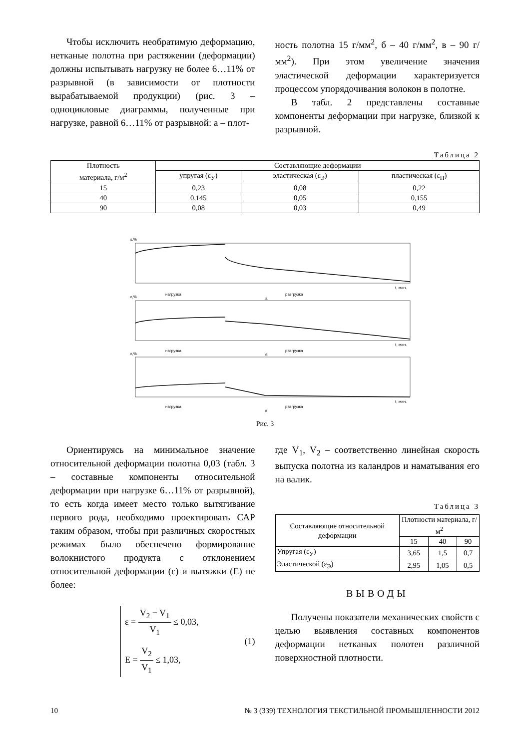Чтобы исключить необратимую деформацию, нетканые полотна при растяжении (деформации) должны испытывать нагрузку не более 6…11% от разрывной (в зависимости от плотности вырабатываемой продукции) (рис. 3 – одноцикловые диаграммы, полученные при нагрузке, равной 6…11% от разрывной: а – плот-
ность полотна 15 г/мм<sup>2</sup>, б – 40 г/мм<sup>2</sup>, в – 90 г/мм<sup>2</sup>). При этом увеличение значения эластической деформации характеризуется процессом упорядочивания волокон в полотне.
В табл. 2 представлены составные компоненты деформации при нагрузке, близкой к разрывной.
Таблица 2
| Плотность материала, г/м<sup>2</sup> | Составляющие деформации | | |
| --- | --- | --- | --- |
| | упругая (ε<sub>У</sub>) | эластическая (ε<sub>Э</sub>) | пластическая (ε<sub>П</sub>) |
| 15 | 0,23 | 0,08 | 0,22 |
| 40 | 0,145 | 0,05 | 0,155 |
| 90 | 0,08 | 0,03 | 0,49 |
ε,%
t, мин.
нагрузка
разгрузка
а
ε,%
t, мин.
нагрузка
разгрузка
б
ε,%
t, мин.
нагрузка
разгрузка
в
Рис. 3
Ориентируясь на минимальное значение относительной деформации полотна 0,03 (табл. 3 – составные компоненты относительной деформации при нагрузке 6…11% от разрывной), то есть когда имеет место только вытягивание первого рода, необходимо проектировать САР таким образом, чтобы при различных скоростных режимах было обеспечено формирование волокнистого продукта с отклонением относительной деформации (ε) и вытяжки (Е) не более:
ε = V<sub>2</sub> − V<sub>1</sub> V<sub>1</sub> ≤ 0,03,
E = V<sub>2</sub> V<sub>1</sub> ≤ 1,03,
(1)
где V<sub>1</sub>, V<sub>2</sub> – соответственно линейная скорость выпуска полотна из каландров и наматывания его на валик.
Таблица 3
| Составляющие относительной деформации | Плотности материала, г/м<sup>2</sup> | | |
| --- | --- | --- | --- |
| | 15 | 40 | 90 |
| Упругая (ε<sub>У</sub>) | 3,65 | 1,5 | 0,7 |
| Эластической (ε<sub>Э</sub>) | 2,95 | 1,05 | 0,5 |
ВЫВОДЫ
Получены показатели механических свойств с целью выявления составных компонентов деформации нетканых полотен различной поверхностной плотности.
10 № 3 (339) ТЕХНОЛОГИЯ ТЕКСТИЛЬНОЙ ПРОМЫШЛЕННОСТИ 2012